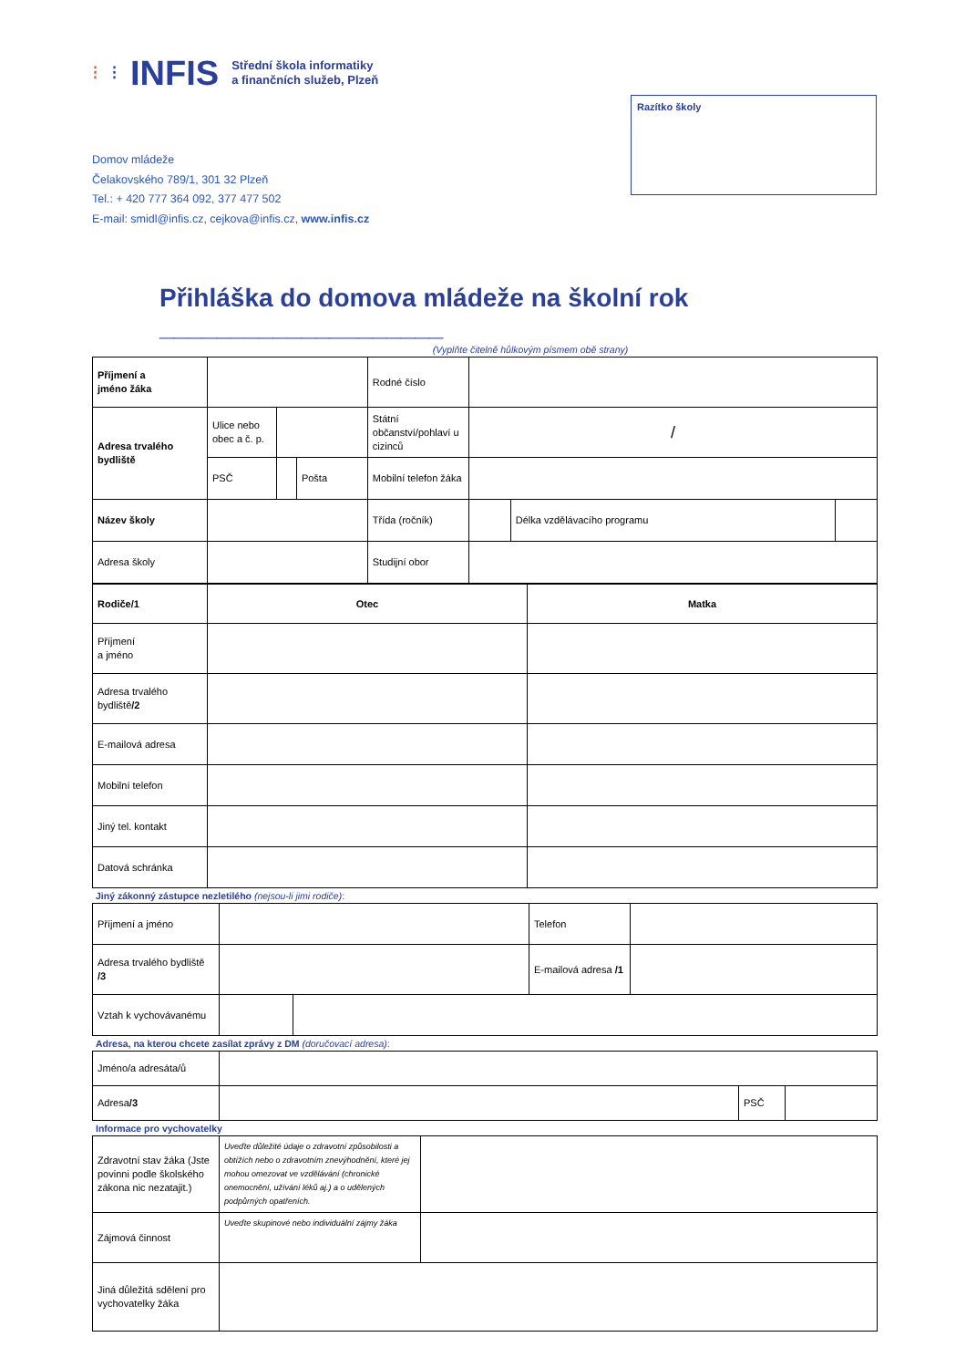⁝ ⁝ INFIS Střední škola informatiky
a finančních služeb, Plzeň
Domov mládeže
Čelakovského 789/1, 301 32 Plzeň
Tel.: + 420 777 364 092, 377 477 502
E-mail: smidl@infis.cz, cejkova@infis.cz, www.infis.cz
Razítko školy
Přihláška do domova mládeže na školní rok ____________________
(Vyplňte čitelně hůlkovým písmem obě strany)
| Příjmení a jméno žáka | | | | Rodné číslo | | | |
| Adresa trvalého bydliště | Ulice nebo obec a č. p. | | | Státní občanství/pohlaví u cizinců | / | | |
| | PSČ | | Pošta | Mobilní telefon žáka | | | |
| Název školy | | | | Třída (ročník) | | Délka vzdělávacího programu | |
| Adresa školy | | | | Studijní obor | | | |
| Rodiče/1 | Otec | Matka |
| Příjmení a jméno | | |
| Adresa trvalého bydliště /2 | | |
| E-mailová adresa | | |
| Mobilní telefon | | |
| Jiný tel. kontakt | | |
| Datová schránka | | |
Jiný zákonný zástupce nezletilého (nejsou-li jimi rodiče):
| Příjmení a jméno | | | Telefon | |
| Adresa trvalého bydliště /3 | | | E-mailová adresa /1 | |
| Vztah k vychovávanému | | | | |
Adresa, na kterou chcete zasílat zprávy z DM (doručovací adresa):
| Jméno/a adresáta/ů | | | |
| Adresa /3 | | PSČ | |
Informace pro vychovatelky
| Zdravotní stav žáka (Jste povinni podle školského zákona nic nezatajit.) | Uveďte důležité údaje o zdravotní způsobilosti a obtížích nebo o zdravotním znevýhodnění, které jej mohou omezovat ve vzdělávání (chronické onemocnění, užívání léků aj.) a o udělených podpůrných opatřeních. | |
| Zájmová činnost | Uveďte skupinové nebo individuální zájmy žáka | |
| Jiná důležitá sdělení pro vychovatelky žáka | | |